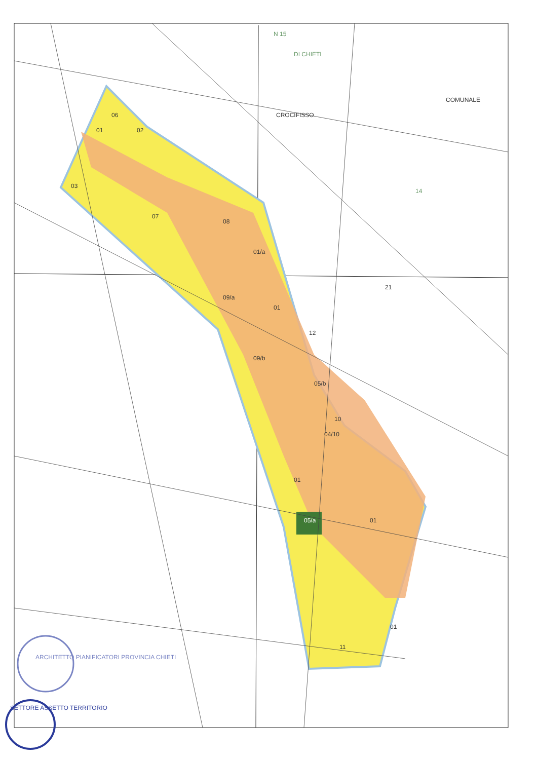CROCIFISSO
DI CHIETI
N 15
14
21
03
02
06
01
07
08
09/a
01/a
01
12
09/b
05/b
10
04/10
01
05/a 01
01
11
COMUNALE
ARCHITETTO PIANIFICATORI PROVINCIA CHIETI
SETTORE ASSETTO TERRITORIO